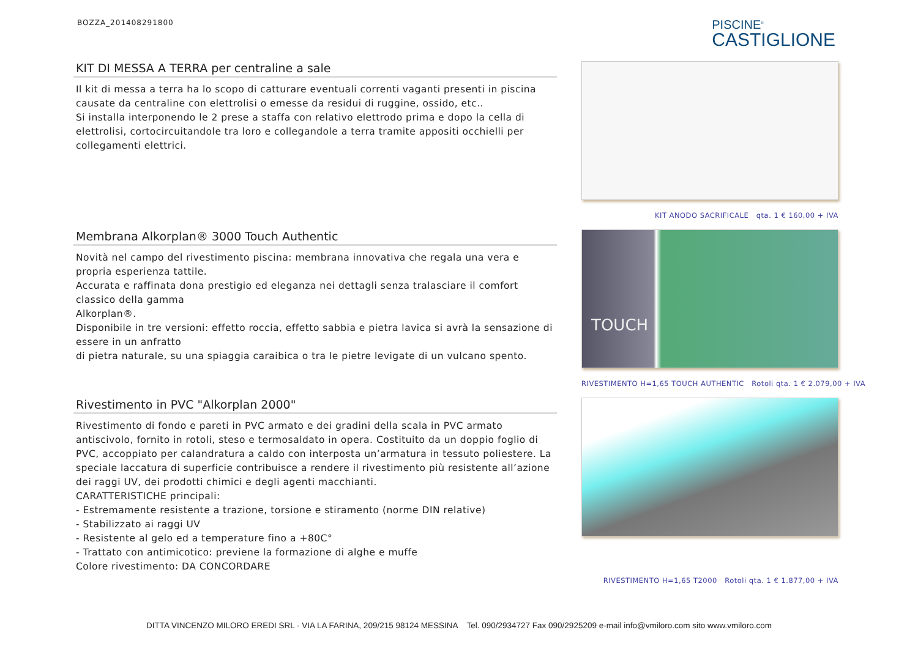BOZZA_201408291800
PISCINE<sup>®</sup>
CASTIGLIONE
KIT DI MESSA A TERRA per centraline a sale
Il kit di messa a terra ha lo scopo di catturare eventuali correnti vaganti presenti in piscina causate da centraline con elettrolisi o emesse da residui di ruggine, ossido, etc..
Si installa interponendo le 2 prese a staffa con relativo elettrodo prima e dopo la cella di elettrolisi, cortocircuitandole tra loro e collegandole a terra tramite appositi occhielli per collegamenti elettrici.
KIT ANODO SACRIFICALE qta. 1 € 160,00 + IVA
Membrana Alkorplan® 3000 Touch Authentic
Novità nel campo del rivestimento piscina: membrana innovativa che regala una vera e propria esperienza tattile.
Accurata e raffinata dona prestigio ed eleganza nei dettagli senza tralasciare il comfort classico della gamma
Alkorplan®.
Disponibile in tre versioni: effetto roccia, effetto sabbia e pietra lavica si avrà la sensazione di essere in un anfratto
di pietra naturale, su una spiaggia caraibica o tra le pietre levigate di un vulcano spento.
TOUCH
RIVESTIMENTO H=1,65 TOUCH AUTHENTIC Rotoli qta. 1 € 2.079,00 + IVA
Rivestimento in PVC "Alkorplan 2000"
Rivestimento di fondo e pareti in PVC armato e dei gradini della scala in PVC armato antiscivolo, fornito in rotoli, steso e termosaldato in opera. Costituito da un doppio foglio di PVC, accoppiato per calandratura a caldo con interposta un’armatura in tessuto poliestere. La speciale laccatura di superficie contribuisce a rendere il rivestimento più resistente all’azione dei raggi UV, dei prodotti chimici e degli agenti macchianti.
CARATTERISTICHE principali:
- Estremamente resistente a trazione, torsione e stiramento (norme DIN relative)
- Stabilizzato ai raggi UV
- Resistente al gelo ed a temperature fino a +80C°
- Trattato con antimicotico: previene la formazione di alghe e muffe
Colore rivestimento: DA CONCORDARE
RIVESTIMENTO H=1,65 T2000 Rotoli qta. 1 € 1.877,00 + IVA
DITTA VINCENZO MILORO EREDI SRL - VIA LA FARINA, 209/215 98124 MESSINA Tel. 090/2934727 Fax 090/2925209 e-mail info@vmiloro.com sito www.vmiloro.com